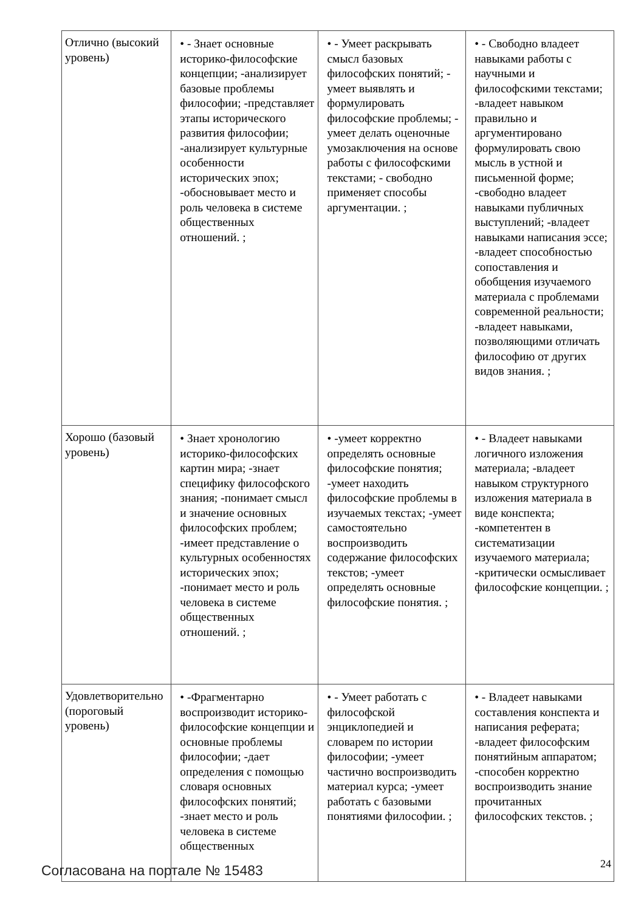| Отлично (высокий уровень) | • - Знает основные историко-философские концепции; -анализирует базовые проблемы философии; -представляет этапы исторического развития философии; -анализирует культурные особенности исторических эпох; -обосновывает место и роль человека в системе общественных отношений. ; | • - Умеет раскрывать смысл базовых философских понятий; - умеет выявлять и формулировать философские проблемы; - умеет делать оценочные умозаключения на основе работы с философскими текстами; - свободно применяет способы аргументации. ; | • - Свободно владеет навыками работы с научными и философскими текстами; -владеет навыком правильно и аргументировано формулировать свою мысль в устной и письменной форме; -свободно владеет навыками публичных выступлений; -владеет навыками написания эссе; -владеет способностью сопоставления и обобщения изучаемого материала с проблемами современной реальности; -владеет навыками, позволяющими отличать философию от других видов знания. ; |
| Хорошо (базовый уровень) | • Знает хронологию историко-философских картин мира; -знает специфику философского знания; -понимает смысл и значение основных философских проблем; -имеет представление о культурных особенностях исторических эпох; -понимает место и роль человека в системе общественных отношений. ; | • -умеет корректно определять основные философские понятия; -умеет находить философские проблемы в изучаемых текстах; -умеет самостоятельно воспроизводить содержание философских текстов; -умеет определять основные философские понятия. ; | • - Владеет навыками логичного изложения материала; -владеет навыком структурного изложения материала в виде конспекта; -компетентен в систематизации изучаемого материала; -критически осмысливает философские концепции. ; |
| Удовлетворительно (пороговый уровень) | • -Фрагментарно воспроизводит историко-философские концепции и основные проблемы философии; -дает определения с помощью словаря основных философских понятий; -знает место и роль человека в системе общественных | • - Умеет работать с философской энциклопедией и словарем по истории философии; -умеет частично воспроизводить материал курса; -умеет работать с базовыми понятиями философии. ; | • - Владеет навыками составления конспекта и написания реферата; -владеет философским понятийным аппаратом; -способен корректно воспроизводить знание прочитанных философских текстов. ; |
Согласована на портале № 15483 24